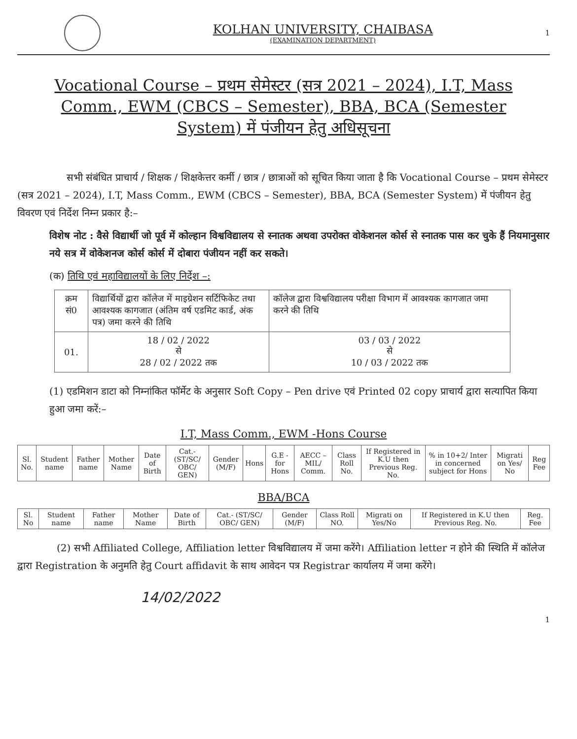KOLHAN UNIVERSITY, CHAIBASA
(EXAMINATION DEPARTMENT)
1
Vocational Course – प्रथम सेमेस्टर (सत्र 2021 – 2024), I.T, Mass Comm., EWM (CBCS – Semester), BBA, BCA (Semester System) में पंजीयन हेतु अधिसूचना
सभी संबंधित प्राचार्य / शिक्षक / शिक्षकेत्तर कर्मी / छात्र / छात्राओं को सूचित किया जाता है कि Vocational Course – प्रथम सेमेस्टर (सत्र 2021 – 2024), I.T, Mass Comm., EWM (CBCS – Semester), BBA, BCA (Semester System) में पंजीयन हेतु विवरण एवं निर्देश निम्न प्रकार है:–
विशेष नोट : वैसे विद्यार्थी जो पूर्व में कोल्हान विश्वविद्यालय से स्नातक अथवा उपरोक्त वोकेशनल कोर्स से स्नातक पास कर चुके हैं नियमानुसार नये सत्र में वोकेशनज कोर्स कोर्स में दोबारा पंजीयन नहीं कर सकते।
(क) तिथि एवं महाविद्यालयों के लिए निर्देश –:
| क्रम सं0 | विद्यार्थियों द्वारा कॉलेज में माइग्रेशन सर्टिफिकेट तथा आवश्यक कागजात (अंतिम वर्ष एडमिट कार्ड, अंक पत्र) जमा करने की तिथि | कॉलेज द्वारा विश्वविद्यालय परीक्षा विभाग में आवश्यक कागजात जमा करने की तिथि |
| 01. | 18 / 02 / 2022 से 28 / 02 / 2022 तक | 03 / 03 / 2022 से 10 / 03 / 2022 तक |
(1) एडमिशन डाटा को निम्नांकित फॉर्मेट के अनुसार Soft Copy – Pen drive एवं Printed 02 copy प्राचार्य द्वारा सत्यापित किया हुआ जमा करें:–
I.T, Mass Comm., EWM -Hons Course
| Sl. No. | Student name | Father name | Mother Name | Date of Birth | Cat.- (ST/SC/ OBC/ GEN) | Gender (M/F) | Hons | G.E - for Hons | AECC – MIL/ Comm. | Class Roll No. | If Registered in K.U then Previous Reg. No. | % in 10+2/ Inter in concerned subject for Hons | Migrati on Yes/ No | Reg Fee |
BBA/BCA
| Sl. No | Student name | Father name | Mother Name | Date of Birth | Cat.- (ST/SC/ OBC/ GEN) | Gender (M/F) | Class Roll NO. | Migrati on Yes/No | If Registered in K.U then Previous Reg. No. | Reg. Fee |
(2) सभी Affiliated College, Affiliation letter विश्वविद्यालय में जमा करेंगे। Affiliation letter न होने की स्थिति में कॉलेज द्वारा Registration के अनुमति हेतु Court affidavit के साथ आवेदन पत्र Registrar कार्यालय में जमा करेंगे।
14/02/2022
1